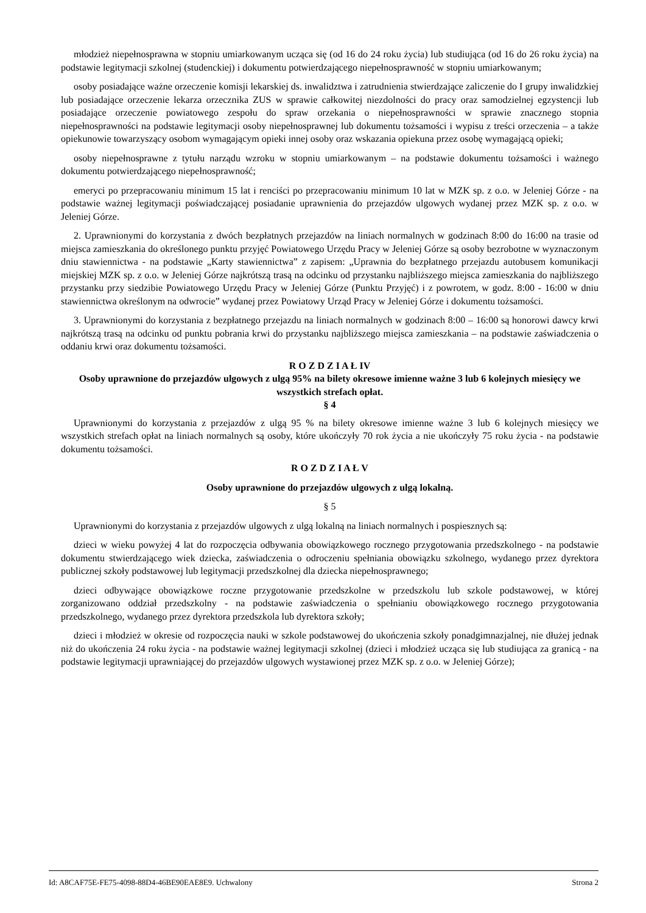młodzież niepełnosprawna w stopniu umiarkowanym ucząca się (od 16 do 24 roku życia) lub studiująca (od 16 do 26 roku życia) na podstawie legitymacji szkolnej (studenckiej) i dokumentu potwierdzającego niepełnosprawność w stopniu umiarkowanym;
osoby posiadające ważne orzeczenie komisji lekarskiej ds. inwalidztwa i zatrudnienia stwierdzające zaliczenie do I grupy inwalidzkiej lub posiadające orzeczenie lekarza orzecznika ZUS w sprawie całkowitej niezdolności do pracy oraz samodzielnej egzystencji lub posiadające orzeczenie powiatowego zespołu do spraw orzekania o niepełnosprawności w sprawie znacznego stopnia niepełnosprawności na podstawie legitymacji osoby niepełnosprawnej lub dokumentu tożsamości i wypisu z treści orzeczenia – a także opiekunowie towarzyszący osobom wymagającym opieki innej osoby oraz wskazania opiekuna przez osobę wymagającą opieki;
osoby niepełnosprawne z tytułu narządu wzroku w stopniu umiarkowanym – na podstawie dokumentu tożsamości i ważnego dokumentu potwierdzającego niepełnosprawność;
emeryci po przepracowaniu minimum 15 lat i renciści po przepracowaniu minimum 10 lat w MZK sp. z o.o. w Jeleniej Górze - na podstawie ważnej legitymacji poświadczającej posiadanie uprawnienia do przejazdów ulgowych wydanej przez MZK sp. z o.o. w Jeleniej Górze.
2. Uprawnionymi do korzystania z dwóch bezpłatnych przejazdów na liniach normalnych w godzinach 8:00 do 16:00 na trasie od miejsca zamieszkania do określonego punktu przyjęć Powiatowego Urzędu Pracy w Jeleniej Górze są osoby bezrobotne w wyznaczonym dniu stawiennictwa - na podstawie „Karty stawiennictwa” z zapisem: „Uprawnia do bezpłatnego przejazdu autobusem komunikacji miejskiej MZK sp. z o.o. w Jeleniej Górze najkrótszą trasą na odcinku od przystanku najbliższego miejsca zamieszkania do najbliższego przystanku przy siedzibie Powiatowego Urzędu Pracy w Jeleniej Górze (Punktu Przyjęć) i z powrotem, w godz. 8:00 - 16:00 w dniu stawiennictwa określonym na odwrocie” wydanej przez Powiatowy Urząd Pracy w Jeleniej Górze i dokumentu tożsamości.
3. Uprawnionymi do korzystania z bezpłatnego przejazdu na liniach normalnych w godzinach 8:00 – 16:00 są honorowi dawcy krwi najkrótszą trasą na odcinku od punktu pobrania krwi do przystanku najbliższego miejsca zamieszkania – na podstawie zaświadczenia o oddaniu krwi oraz dokumentu tożsamości.
R O Z D Z I A Ł IV
Osoby uprawnione do przejazdów ulgowych z ulgą 95% na bilety okresowe imienne ważne 3 lub 6 kolejnych miesięcy we wszystkich strefach opłat.
§ 4
Uprawnionymi do korzystania z przejazdów z ulgą 95 % na bilety okresowe imienne ważne 3 lub 6 kolejnych miesięcy we wszystkich strefach opłat na liniach normalnych są osoby, które ukończyły 70 rok życia a nie ukończyły 75 roku życia - na podstawie dokumentu tożsamości.
R O Z D Z I A Ł V
Osoby uprawnione do przejazdów ulgowych z ulgą lokalną.
§ 5
Uprawnionymi do korzystania z przejazdów ulgowych z ulgą lokalną na liniach normalnych i pospiesznych są:
dzieci w wieku powyżej 4 lat do rozpoczęcia odbywania obowiązkowego rocznego przygotowania przedszkolnego - na podstawie dokumentu stwierdzającego wiek dziecka, zaświadczenia o odroczeniu spełniania obowiązku szkolnego, wydanego przez dyrektora publicznej szkoły podstawowej lub legitymacji przedszkolnej dla dziecka niepełnosprawnego;
dzieci odbywające obowiązkowe roczne przygotowanie przedszkolne w przedszkolu lub szkole podstawowej, w której zorganizowano oddział przedszkolny - na podstawie zaświadczenia o spełnianiu obowiązkowego rocznego przygotowania przedszkolnego, wydanego przez dyrektora przedszkola lub dyrektora szkoły;
dzieci i młodzież w okresie od rozpoczęcia nauki w szkole podstawowej do ukończenia szkoły ponadgimnazjalnej, nie dłużej jednak niż do ukończenia 24 roku życia - na podstawie ważnej legitymacji szkolnej (dzieci i młodzież ucząca się lub studiująca za granicą - na podstawie legitymacji uprawniającej do przejazdów ulgowych wystawionej przez MZK sp. z o.o. w Jeleniej Górze);
Id: A8CAF75E-FE75-4098-88D4-46BE90EAE8E9. Uchwalony Strona 2